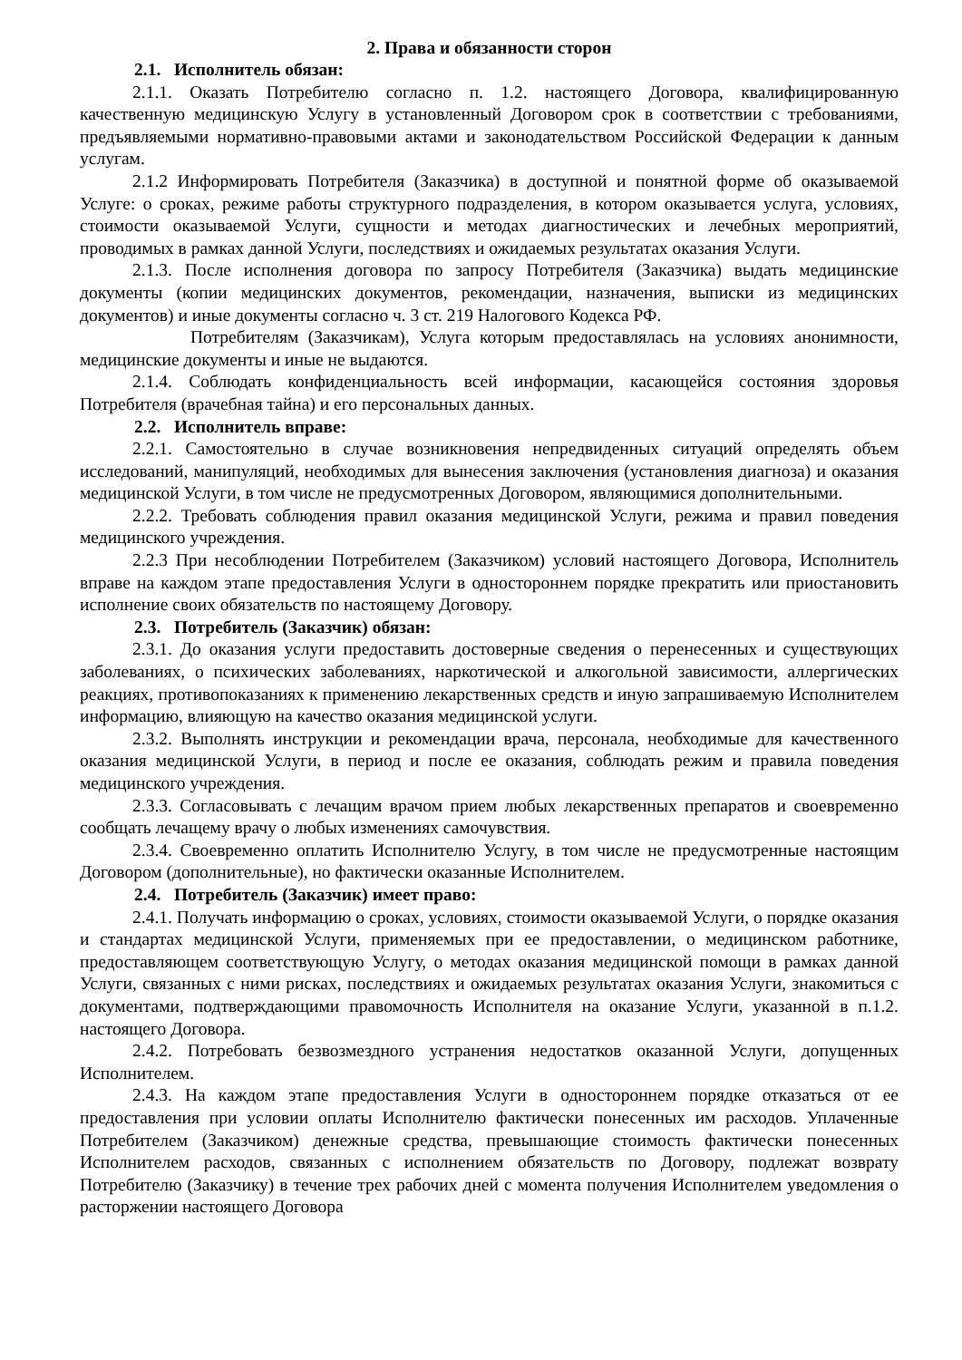2. Права и обязанности сторон
2.1. Исполнитель обязан:
2.1.1. Оказать Потребителю согласно п. 1.2. настоящего Договора, квалифицированную качественную медицинскую Услугу в установленный Договором срок в соответствии с требованиями, предъявляемыми нормативно-правовыми актами и законодательством Российской Федерации к данным услугам.
2.1.2 Информировать Потребителя (Заказчика) в доступной и понятной форме об оказываемой Услуге: о сроках, режиме работы структурного подразделения, в котором оказывается услуга, условиях, стоимости оказываемой Услуги, сущности и методах диагностических и лечебных мероприятий, проводимых в рамках данной Услуги, последствиях и ожидаемых результатах оказания Услуги.
2.1.3. После исполнения договора по запросу Потребителя (Заказчика) выдать медицинские документы (копии медицинских документов, рекомендации, назначения, выписки из медицинских документов) и иные документы согласно ч. 3 ст. 219 Налогового Кодекса РФ.
Потребителям (Заказчикам), Услуга которым предоставлялась на условиях анонимности, медицинские документы и иные не выдаются.
2.1.4. Соблюдать конфиденциальность всей информации, касающейся состояния здоровья Потребителя (врачебная тайна) и его персональных данных.
2.2. Исполнитель вправе:
2.2.1. Самостоятельно в случае возникновения непредвиденных ситуаций определять объем исследований, манипуляций, необходимых для вынесения заключения (установления диагноза) и оказания медицинской Услуги, в том числе не предусмотренных Договором, являющимися дополнительными.
2.2.2. Требовать соблюдения правил оказания медицинской Услуги, режима и правил поведения медицинского учреждения.
2.2.3 При несоблюдении Потребителем (Заказчиком) условий настоящего Договора, Исполнитель вправе на каждом этапе предоставления Услуги в одностороннем порядке прекратить или приостановить исполнение своих обязательств по настоящему Договору.
2.3. Потребитель (Заказчик) обязан:
2.3.1. До оказания услуги предоставить достоверные сведения о перенесенных и существующих заболеваниях, о психических заболеваниях, наркотической и алкогольной зависимости, аллергических реакциях, противопоказаниях к применению лекарственных средств и иную запрашиваемую Исполнителем информацию, влияющую на качество оказания медицинской услуги.
2.3.2. Выполнять инструкции и рекомендации врача, персонала, необходимые для качественного оказания медицинской Услуги, в период и после ее оказания, соблюдать режим и правила поведения медицинского учреждения.
2.3.3. Согласовывать с лечащим врачом прием любых лекарственных препаратов и своевременно сообщать лечащему врачу о любых изменениях самочувствия.
2.3.4. Своевременно оплатить Исполнителю Услугу, в том числе не предусмотренные настоящим Договором (дополнительные), но фактически оказанные Исполнителем.
2.4. Потребитель (Заказчик) имеет право:
2.4.1. Получать информацию о сроках, условиях, стоимости оказываемой Услуги, о порядке оказания и стандартах медицинской Услуги, применяемых при ее предоставлении, о медицинском работнике, предоставляющем соответствующую Услугу, о методах оказания медицинской помощи в рамках данной Услуги, связанных с ними рисках, последствиях и ожидаемых результатах оказания Услуги, знакомиться с документами, подтверждающими правомочность Исполнителя на оказание Услуги, указанной в п.1.2. настоящего Договора.
2.4.2. Потребовать безвозмездного устранения недостатков оказанной Услуги, допущенных Исполнителем.
2.4.3. На каждом этапе предоставления Услуги в одностороннем порядке отказаться от ее предоставления при условии оплаты Исполнителю фактически понесенных им расходов. Уплаченные Потребителем (Заказчиком) денежные средства, превышающие стоимость фактически понесенных Исполнителем расходов, связанных с исполнением обязательств по Договору, подлежат возврату Потребителю (Заказчику) в течение трех рабочих дней с момента получения Исполнителем уведомления о расторжении настоящего Договора